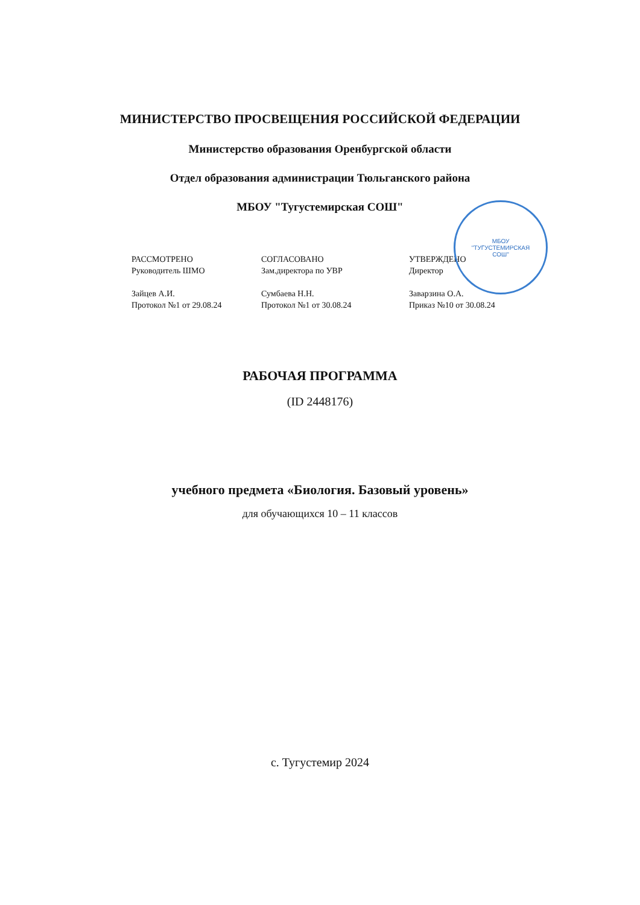МИНИСТЕРСТВО ПРОСВЕЩЕНИЯ РОССИЙСКОЙ ФЕДЕРАЦИИ
Министерство образования Оренбургской области
Отдел образования администрации Тюльганского района
МБОУ "Тугустемирская СОШ"
МБОУ
"ТУГУСТЕМИРСКАЯ
СОШ"
РАССМОТРЕНО
Руководитель ШМО
Зайцев А.И.
Протокол №1 от 29.08.24
СОГЛАСОВАНО
Зам.директора по УВР
Сумбаева Н.Н.
Протокол №1 от 30.08.24
УТВЕРЖДЕНО
Директор
Заварзина О.А.
Приказ №10 от 30.08.24
РАБОЧАЯ ПРОГРАММА
(ID 2448176)
учебного предмета «Биология. Базовый уровень»
для обучающихся 10 – 11 классов
с. Тугустемир 2024